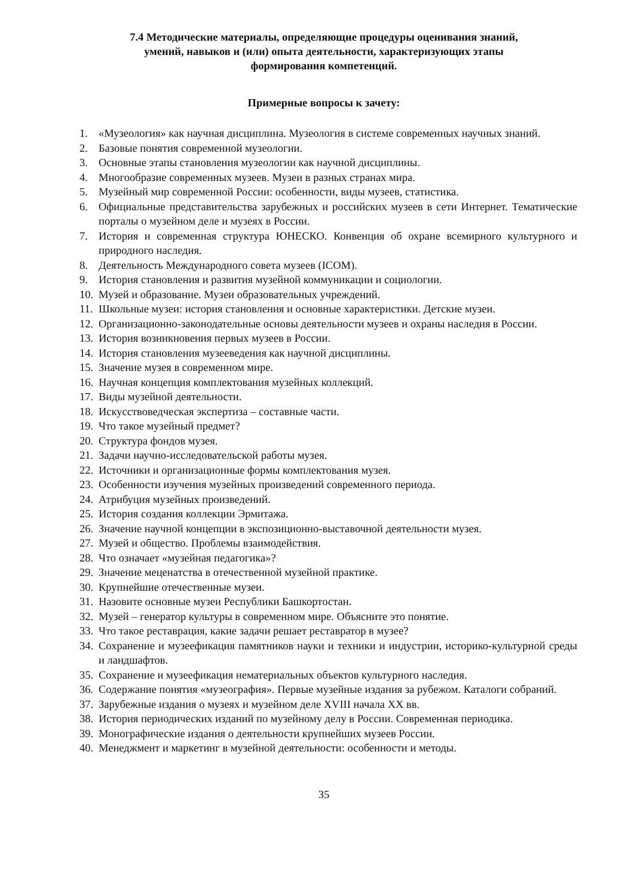7.4 Методические материалы, определяющие процедуры оценивания знаний,
умений, навыков и (или) опыта деятельности, характеризующих этапы
формирования компетенций.
Примерные вопросы к зачету:
1. «Музеология» как научная дисциплина. Музеология в системе современных научных знаний.
2. Базовые понятия современной музеологии.
3. Основные этапы становления музеологии как научной дисциплины.
4. Многообразие современных музеев. Музеи в разных странах мира.
5. Музейный мир современной России: особенности, виды музеев, статистика.
6. Официальные представительства зарубежных и российских музеев в сети Интернет. Тематические порталы о музейном деле и музеях в России.
7. История и современная структура ЮНЕСКО. Конвенция об охране всемирного культурного и природного наследия.
8. Деятельность Международного совета музеев (ICOM).
9. История становления и развития музейной коммуникации и социологии.
10. Музей и образование. Музеи образовательных учреждений.
11. Школьные музеи: история становления и основные характеристики. Детские музеи.
12. Организационно-законодательные основы деятельности музеев и охраны наследия в России.
13. История возникновения первых музеев в России.
14. История становления музееведения как научной дисциплины.
15. Значение музея в современном мире.
16. Научная концепция комплектования музейных коллекций.
17. Виды музейной деятельности.
18. Искусствоведческая экспертиза – составные части.
19. Что такое музейный предмет?
20. Структура фондов музея.
21. Задачи научно-исследовательской работы музея.
22. Источники и организационные формы комплектования музея.
23. Особенности изучения музейных произведений современного периода.
24. Атрибуция музейных произведений.
25. История создания коллекции Эрмитажа.
26. Значение научной концепции в экспозиционно-выставочной деятельности музея.
27. Музей и общество. Проблемы взаимодействия.
28. Что означает «музейная педагогика»?
29. Значение меценатства в отечественной музейной практике.
30. Крупнейшие отечественные музеи.
31. Назовите основные музеи Республики Башкортостан.
32. Музей – генератор культуры в современном мире. Объясните это понятие.
33. Что такое реставрация, какие задачи решает реставратор в музее?
34. Сохранение и музеефикация памятников науки и техники и индустрии, историко-культурной среды и ландшафтов.
35. Сохранение и музеефикация нематериальных объектов культурного наследия.
36. Содержание понятия «музеография». Первые музейные издания за рубежом. Каталоги собраний.
37. Зарубежные издания о музеях и музейном деле XVIII начала XX вв.
38. История периодических изданий по музейному делу в России. Современная периодика.
39. Монографические издания о деятельности крупнейших музеев России.
40. Менеджмент и маркетинг в музейной деятельности: особенности и методы.
35